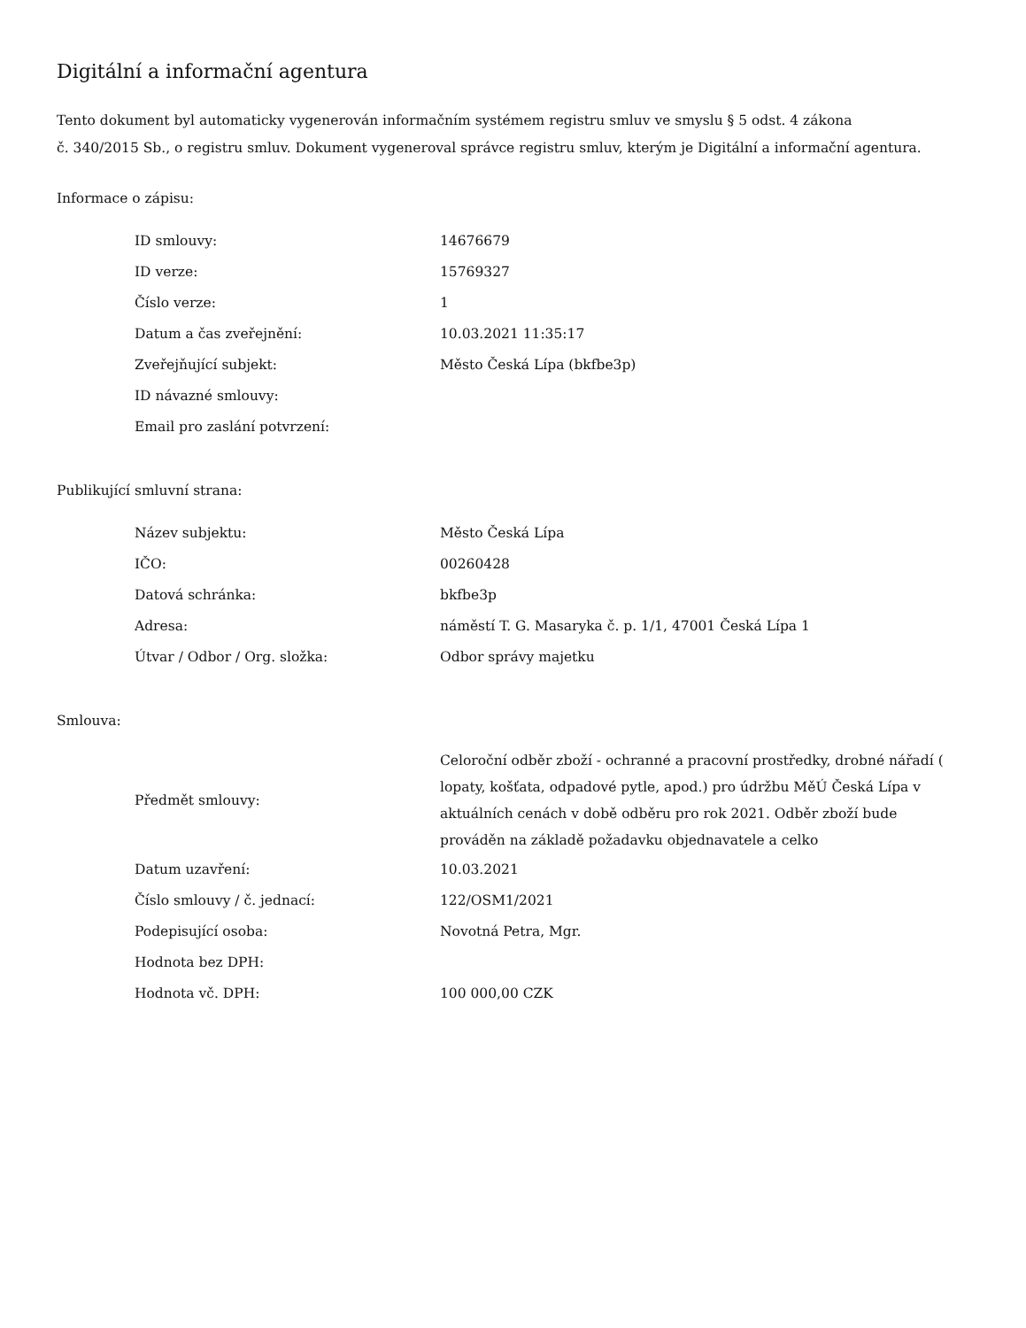Digitální a informační agentura
Tento dokument byl automaticky vygenerován informačním systémem registru smluv ve smyslu § 5 odst. 4 zákona
č. 340/2015 Sb., o registru smluv. Dokument vygeneroval správce registru smluv, kterým je Digitální a informační agentura.
Informace o zápisu:
| ID smlouvy: | 14676679 |
| ID verze: | 15769327 |
| Číslo verze: | 1 |
| Datum a čas zveřejnění: | 10.03.2021 11:35:17 |
| Zveřejňující subjekt: | Město Česká Lípa (bkfbe3p) |
| ID návazné smlouvy: | |
| Email pro zaslání potvrzení: | |
Publikující smluvní strana:
| Název subjektu: | Město Česká Lípa |
| IČO: | 00260428 |
| Datová schránka: | bkfbe3p |
| Adresa: | náměstí T. G. Masaryka č. p. 1/1, 47001 Česká Lípa 1 |
| Útvar / Odbor / Org. složka: | Odbor správy majetku |
Smlouva:
| Předmět smlouvy: | Celoroční odběr zboží - ochranné a pracovní prostředky, drobné nářadí ( lopaty, košťata, odpadové pytle, apod.) pro údržbu MěÚ Česká Lípa v aktuálních cenách v době odběru pro rok 2021. Odběr zboží bude prováděn na základě požadavku objednavatele a celko |
| Datum uzavření: | 10.03.2021 |
| Číslo smlouvy / č. jednací: | 122/OSM1/2021 |
| Podepisující osoba: | Novotná Petra, Mgr. |
| Hodnota bez DPH: | |
| Hodnota vč. DPH: | 100 000,00 CZK |